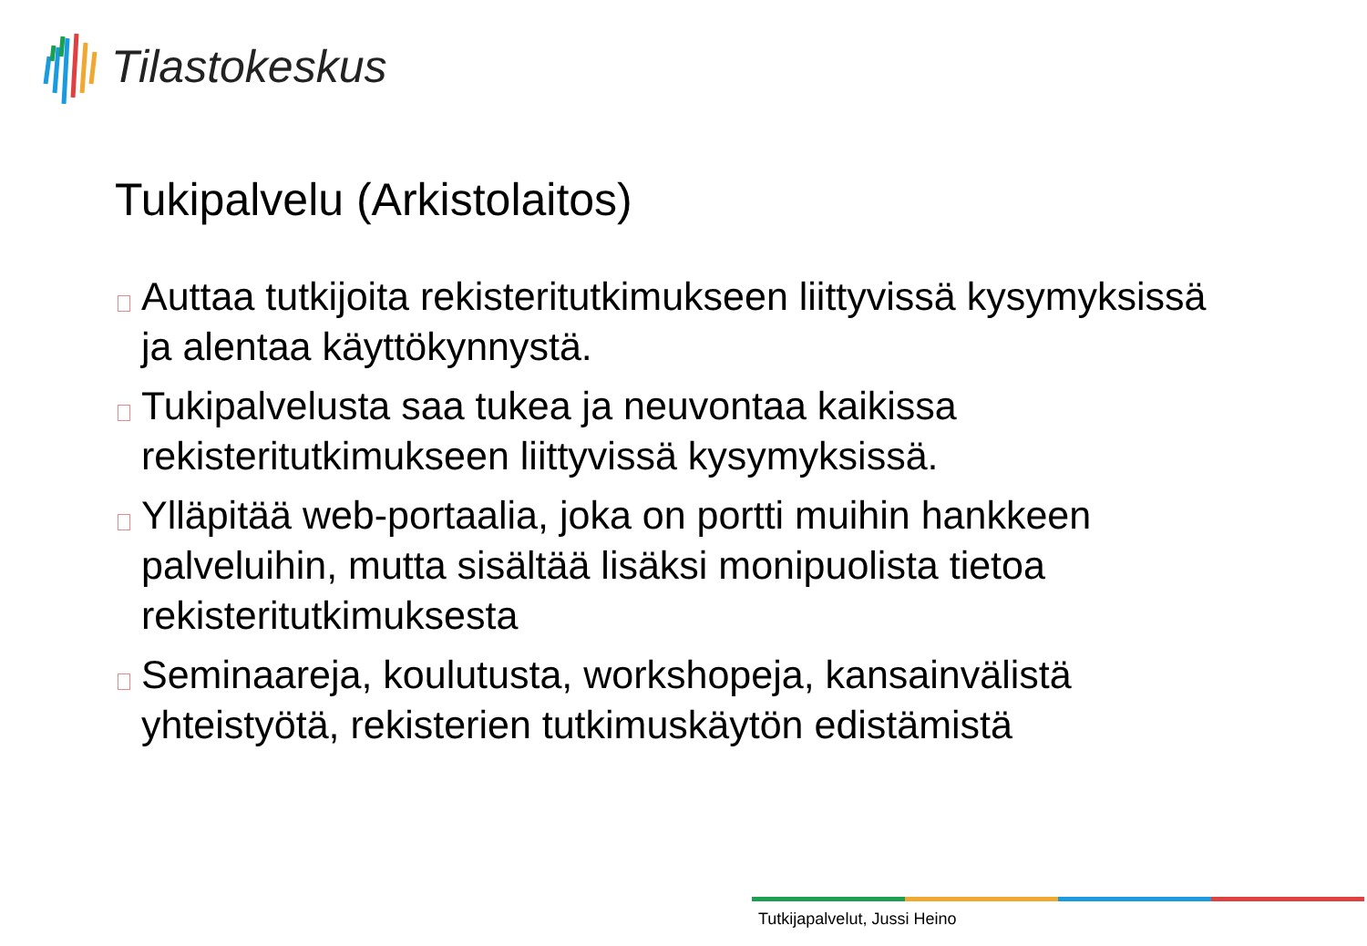Tilastokeskus
Tukipalvelu (Arkistolaitos)
Auttaa tutkijoita rekisteritutkimukseen liittyvissä kysymyksissä ja alentaa käyttökynnystä.
Tukipalvelusta saa tukea ja neuvontaa kaikissa rekisteritutkimukseen liittyvissä kysymyksissä.
Ylläpitää web-portaalia, joka on portti muihin hankkeen palveluihin, mutta sisältää lisäksi monipuolista tietoa rekisteritutkimuksesta
Seminaareja, koulutusta, workshopeja, kansainvälistä yhteistyötä, rekisterien tutkimuskäytön edistämistä
Tutkijapalvelut, Jussi Heino